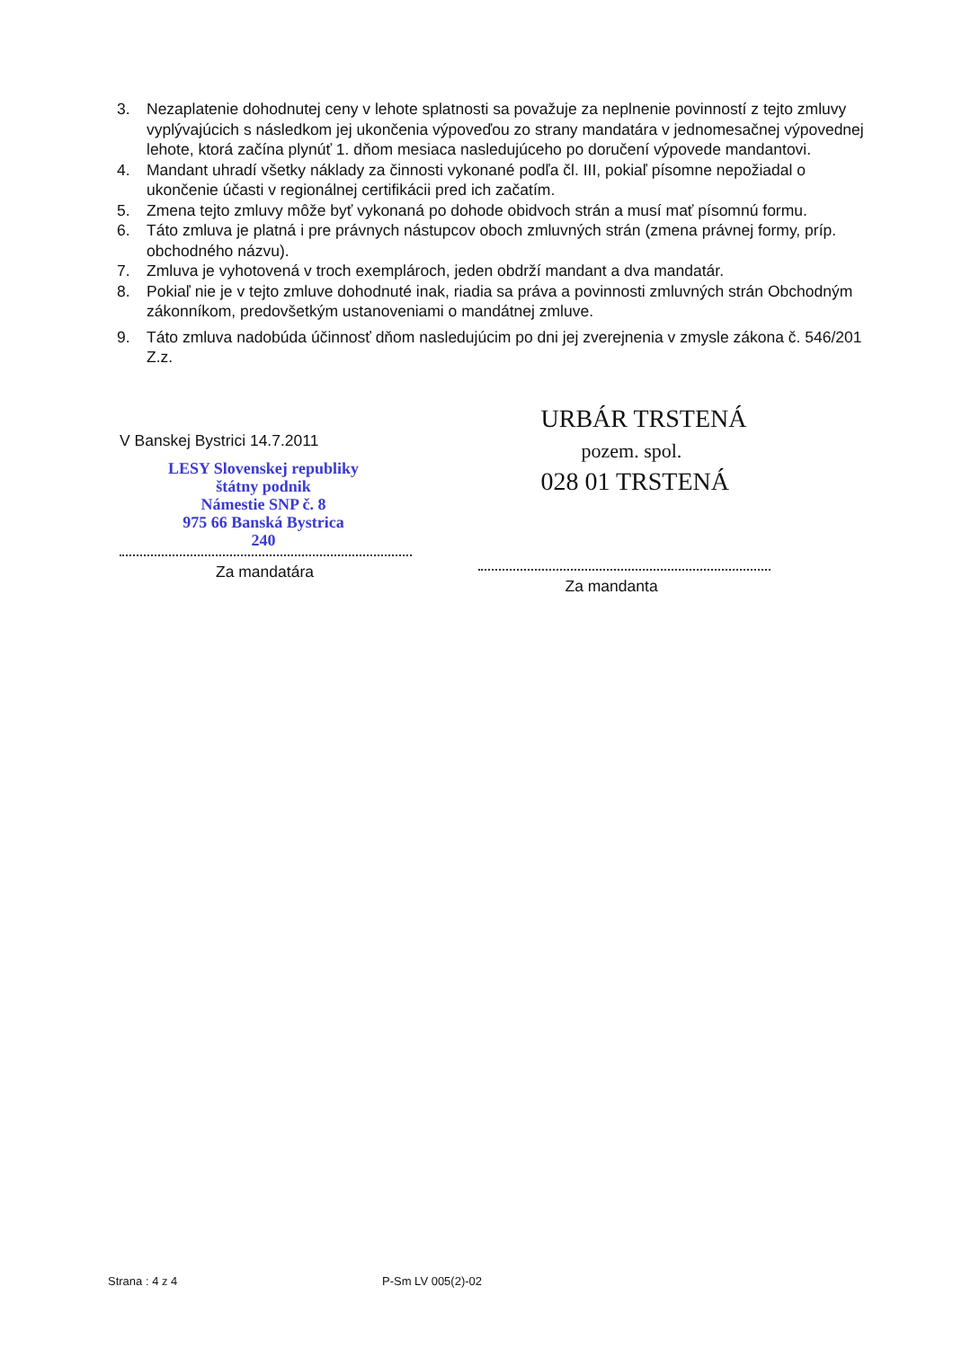3. Nezaplatenie dohodnutej ceny v lehote splatnosti sa považuje za neplnenie povinností z tejto zmluvy vyplývajúcich s následkom jej ukončenia výpoveďou zo strany mandatára v jednomesačnej výpovednej lehote, ktorá začína plynúť 1. dňom mesiaca nasledujúceho po doručení výpovede mandantovi.
4. Mandant uhradí všetky náklady za činnosti vykonané podľa čl. III, pokiaľ písomne nepožiadal o ukončenie účasti v regionálnej certifikácii pred ich začatím.
5. Zmena tejto zmluvy môže byť vykonaná po dohode obidvoch strán a musí mať písomnú formu.
6. Táto zmluva je platná i pre právnych nástupcov oboch zmluvných strán (zmena právnej formy, príp. obchodného názvu).
7. Zmluva je vyhotovená v troch exemplároch, jeden obdrží mandant a dva mandatár.
8. Pokiaľ nie je v tejto zmluve dohodnuté inak, riadia sa práva a povinnosti zmluvných strán Obchodným zákonníkom, predovšetkým ustanoveniami o mandátnej zmluve.
9. Táto zmluva nadobúda účinnosť dňom nasledujúcim po dni jej zverejnenia v zmysle zákona č. 546/201 Z.z.
V Banskej Bystrici 14.7.2011
LESY Slovenskej republiky
štátny podnik
Námestie SNP č. 8
975 66 Banská Bystrica
240
Za mandatára
URBÁR TRSTENÁ
pozem. spol.
028 01 TRSTENÁ
Za mandanta
Strana : 4 z 4 P-Sm LV 005(2)-02